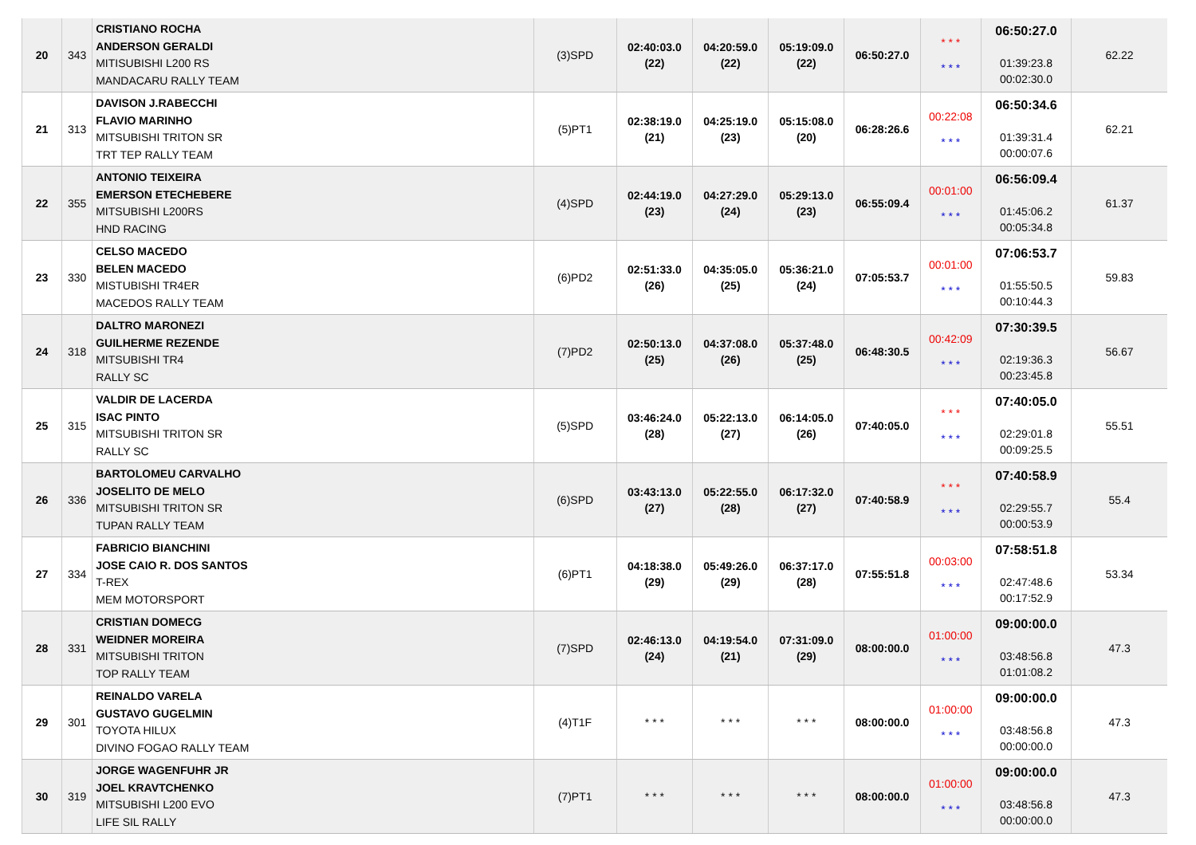| 20 | 343 | CRISTIANO ROCHA ANDERSON GERALDI MITISUBISHI L200 RS MANDACARU RALLY TEAM | (3)SPD | 02:40:03.0 (22) | 04:20:59.0 (22) | 05:19:09.0 (22) | 06:50:27.0 | * * * * * * | 06:50:27.0 01:39:23.8 00:02:30.0 | 62.22 |
| 21 | 313 | DAVISON J.RABECCHI FLAVIO MARINHO MITSUBISHI TRITON SR TRT TEP RALLY TEAM | (5)PT1 | 02:38:19.0 (21) | 04:25:19.0 (23) | 05:15:08.0 (20) | 06:28:26.6 | 00:22:08 * * * | 06:50:34.6 01:39:31.4 00:00:07.6 | 62.21 |
| 22 | 355 | ANTONIO TEIXEIRA EMERSON ETECHEBERE MITSUBISHI L200RS HND RACING | (4)SPD | 02:44:19.0 (23) | 04:27:29.0 (24) | 05:29:13.0 (23) | 06:55:09.4 | 00:01:00 * * * | 06:56:09.4 01:45:06.2 00:05:34.8 | 61.37 |
| 23 | 330 | CELSO MACEDO BELEN MACEDO MISTUBISHI TR4ER MACEDOS RALLY TEAM | (6)PD2 | 02:51:33.0 (26) | 04:35:05.0 (25) | 05:36:21.0 (24) | 07:05:53.7 | 00:01:00 * * * | 07:06:53.7 01:55:50.5 00:10:44.3 | 59.83 |
| 24 | 318 | DALTRO MARONEZI GUILHERME REZENDE MITSUBISHI TR4 RALLY SC | (7)PD2 | 02:50:13.0 (25) | 04:37:08.0 (26) | 05:37:48.0 (25) | 06:48:30.5 | 00:42:09 * * * | 07:30:39.5 02:19:36.3 00:23:45.8 | 56.67 |
| 25 | 315 | VALDIR DE LACERDA ISAC PINTO MITSUBISHI TRITON SR RALLY SC | (5)SPD | 03:46:24.0 (28) | 05:22:13.0 (27) | 06:14:05.0 (26) | 07:40:05.0 | * * * * * * | 07:40:05.0 02:29:01.8 00:09:25.5 | 55.51 |
| 26 | 336 | BARTOLOMEU CARVALHO JOSELITO DE MELO MITSUBISHI TRITON SR TUPAN RALLY TEAM | (6)SPD | 03:43:13.0 (27) | 05:22:55.0 (28) | 06:17:32.0 (27) | 07:40:58.9 | * * * * * * | 07:40:58.9 02:29:55.7 00:00:53.9 | 55.4 |
| 27 | 334 | FABRICIO BIANCHINI JOSE CAIO R. DOS SANTOS T-REX MEM MOTORSPORT | (6)PT1 | 04:18:38.0 (29) | 05:49:26.0 (29) | 06:37:17.0 (28) | 07:55:51.8 | 00:03:00 * * * | 07:58:51.8 02:47:48.6 00:17:52.9 | 53.34 |
| 28 | 331 | CRISTIAN DOMECG WEIDNER MOREIRA MITSUBISHI TRITON TOP RALLY TEAM | (7)SPD | 02:46:13.0 (24) | 04:19:54.0 (21) | 07:31:09.0 (29) | 08:00:00.0 | 01:00:00 * * * | 09:00:00.0 03:48:56.8 01:01:08.2 | 47.3 |
| 29 | 301 | REINALDO VARELA GUSTAVO GUGELMIN TOYOTA HILUX DIVINO FOGAO RALLY TEAM | (4)T1F | * * * | * * * | * * * | 08:00:00.0 | 01:00:00 * * * | 09:00:00.0 03:48:56.8 00:00:00.0 | 47.3 |
| 30 | 319 | JORGE WAGENFUHR JR JOEL KRAVTCHENKO MITSUBISHI L200 EVO LIFE SIL RALLY | (7)PT1 | * * * | * * * | * * * | 08:00:00.0 | 01:00:00 * * * | 09:00:00.0 03:48:56.8 00:00:00.0 | 47.3 |